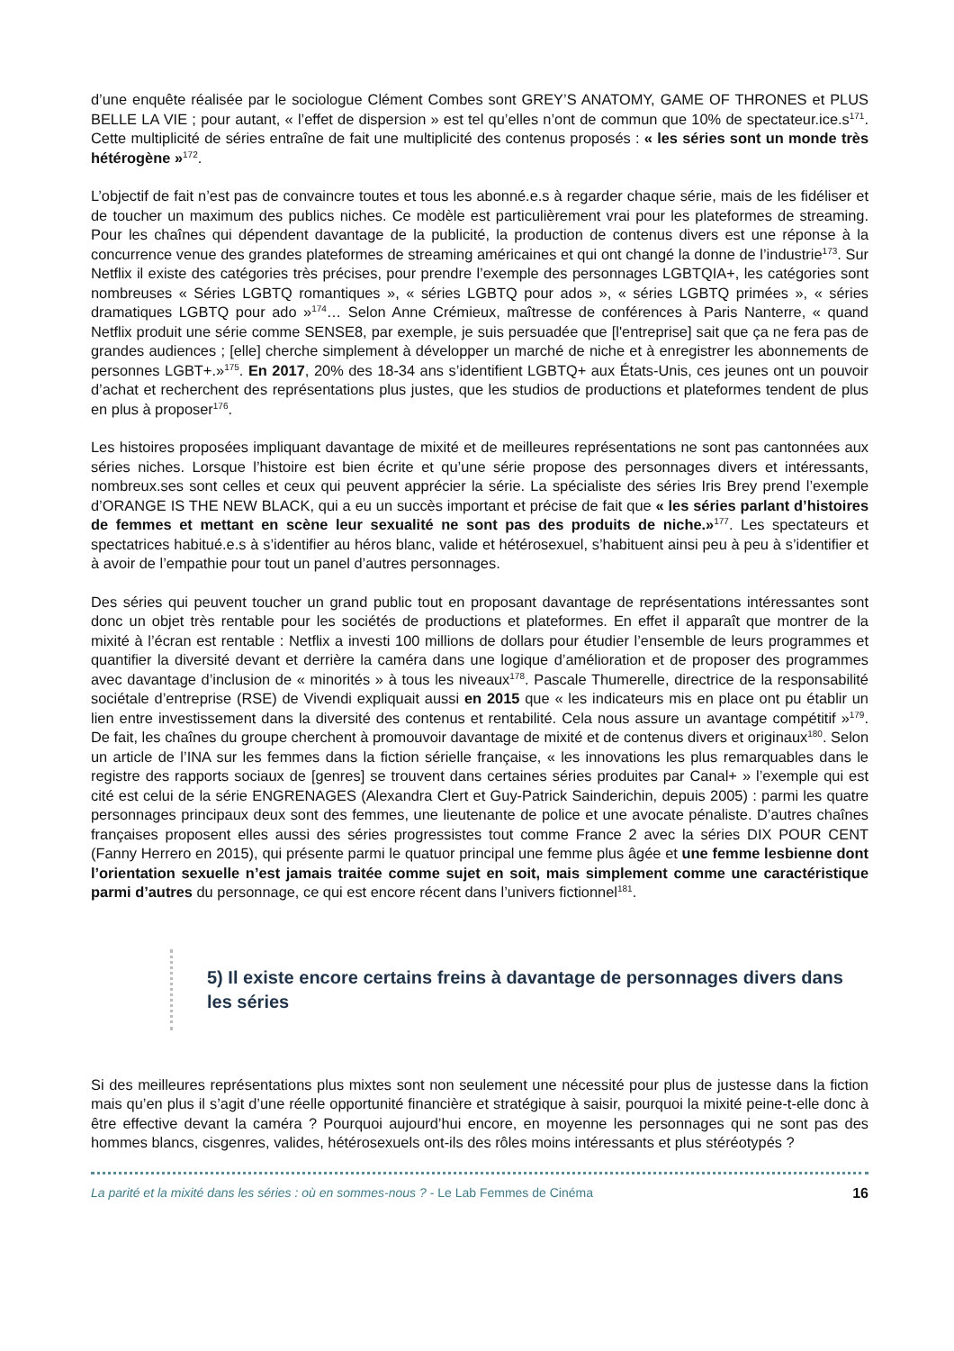d’une enquête réalisée par le sociologue Clément Combes sont GREY’S ANATOMY, GAME OF THRONES et PLUS BELLE LA VIE ; pour autant, « l’effet de dispersion » est tel qu’elles n’ont de commun que 10% de spectateur.ice.s<sup>171</sup>. Cette multiplicité de séries entraîne de fait une multiplicité des contenus proposés : « les séries sont un monde très hétérogène »<sup>172</sup>.
L’objectif de fait n’est pas de convaincre toutes et tous les abonné.e.s à regarder chaque série, mais de les fidéliser et de toucher un maximum des publics niches. Ce modèle est particulièrement vrai pour les plateformes de streaming. Pour les chaînes qui dépendent davantage de la publicité, la production de contenus divers est une réponse à la concurrence venue des grandes plateformes de streaming américaines et qui ont changé la donne de l’industrie<sup>173</sup>. Sur Netflix il existe des catégories très précises, pour prendre l’exemple des personnages LGBTQIA+, les catégories sont nombreuses « Séries LGBTQ romantiques », « séries LGBTQ pour ados », « séries LGBTQ primées », « séries dramatiques LGBTQ pour ado »<sup>174</sup>… Selon Anne Crémieux, maîtresse de conférences à Paris Nanterre, « quand Netflix produit une série comme SENSE8, par exemple, je suis persuadée que [l'entreprise] sait que ça ne fera pas de grandes audiences ; [elle] cherche simplement à développer un marché de niche et à enregistrer les abonnements de personnes LGBT+.»<sup>175</sup>. En 2017, 20% des 18-34 ans s’identifient LGBTQ+ aux États-Unis, ces jeunes ont un pouvoir d’achat et recherchent des représentations plus justes, que les studios de productions et plateformes tendent de plus en plus à proposer<sup>176</sup>.
Les histoires proposées impliquant davantage de mixité et de meilleures représentations ne sont pas cantonnées aux séries niches. Lorsque l’histoire est bien écrite et qu’une série propose des personnages divers et intéressants, nombreux.ses sont celles et ceux qui peuvent apprécier la série. La spécialiste des séries Iris Brey prend l’exemple d’ORANGE IS THE NEW BLACK, qui a eu un succès important et précise de fait que « les séries parlant d’histoires de femmes et mettant en scène leur sexualité ne sont pas des produits de niche.»<sup>177</sup>. Les spectateurs et spectatrices habitué.e.s à s’identifier au héros blanc, valide et hétérosexuel, s’habituent ainsi peu à peu à s’identifier et à avoir de l’empathie pour tout un panel d’autres personnages.
Des séries qui peuvent toucher un grand public tout en proposant davantage de représentations intéressantes sont donc un objet très rentable pour les sociétés de productions et plateformes. En effet il apparaît que montrer de la mixité à l’écran est rentable : Netflix a investi 100 millions de dollars pour étudier l’ensemble de leurs programmes et quantifier la diversité devant et derrière la caméra dans une logique d’amélioration et de proposer des programmes avec davantage d’inclusion de « minorités » à tous les niveaux<sup>178</sup>. Pascale Thumerelle, directrice de la responsabilité sociétale d’entreprise (RSE) de Vivendi expliquait aussi en 2015 que « les indicateurs mis en place ont pu établir un lien entre investissement dans la diversité des contenus et rentabilité. Cela nous assure un avantage compétitif »<sup>179</sup>. De fait, les chaînes du groupe cherchent à promouvoir davantage de mixité et de contenus divers et originaux<sup>180</sup>. Selon un article de l’INA sur les femmes dans la fiction sérielle française, « les innovations les plus remarquables dans le registre des rapports sociaux de [genres] se trouvent dans certaines séries produites par Canal+ » l’exemple qui est cité est celui de la série ENGRENAGES (Alexandra Clert et Guy-Patrick Sainderichin, depuis 2005) : parmi les quatre personnages principaux deux sont des femmes, une lieutenante de police et une avocate pénaliste. D’autres chaînes françaises proposent elles aussi des séries progressistes tout comme France 2 avec la séries DIX POUR CENT (Fanny Herrero en 2015), qui présente parmi le quatuor principal une femme plus âgée et une femme lesbienne dont l’orientation sexuelle n’est jamais traitée comme sujet en soit, mais simplement comme une caractéristique parmi d’autres du personnage, ce qui est encore récent dans l’univers fictionnel<sup>181</sup>.
5) Il existe encore certains freins à davantage de personnages divers dans les séries
Si des meilleures représentations plus mixtes sont non seulement une nécessité pour plus de justesse dans la fiction mais qu’en plus il s’agit d’une réelle opportunité financière et stratégique à saisir, pourquoi la mixité peine-t-elle donc à être effective devant la caméra ? Pourquoi aujourd’hui encore, en moyenne les personnages qui ne sont pas des hommes blancs, cisgenres, valides, hétérosexuels ont-ils des rôles moins intéressants et plus stéréotypés ?
La parité et la mixité dans les séries : où en sommes-nous ? - Le Lab Femmes de Cinéma 16